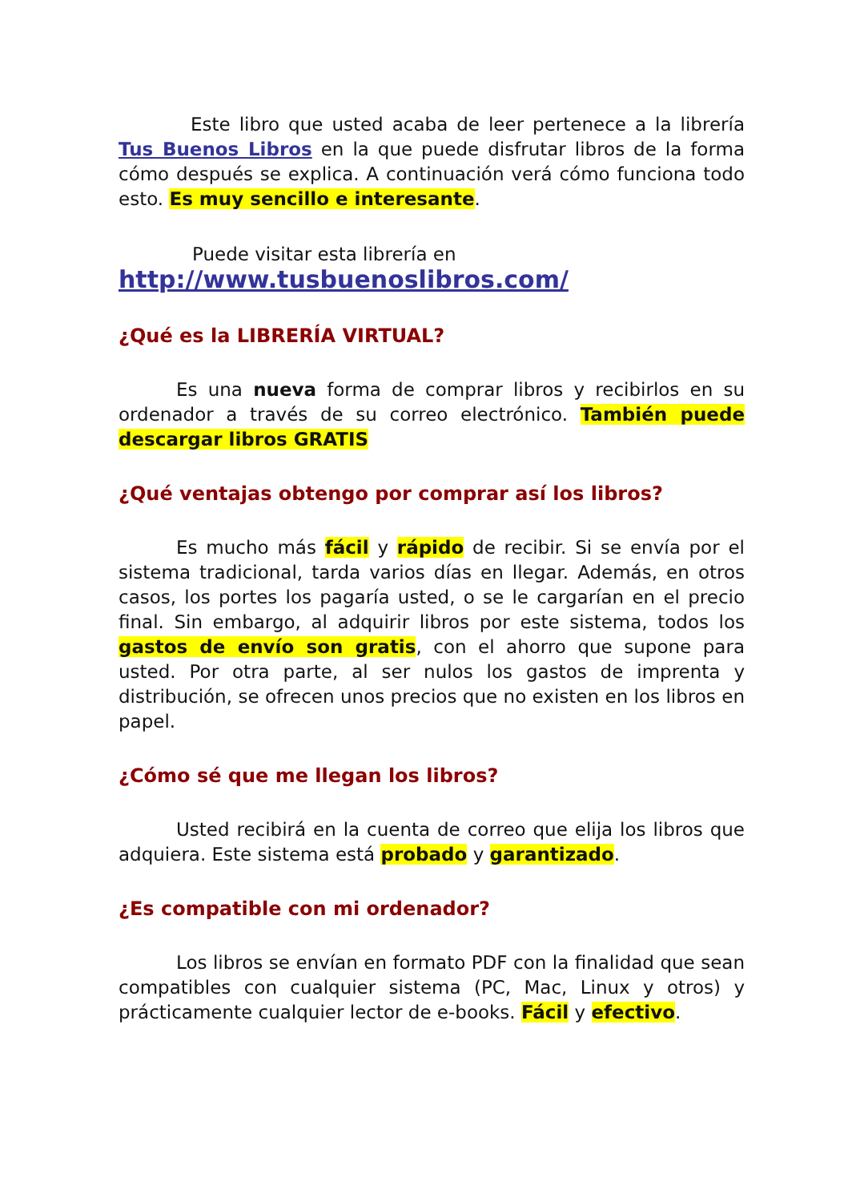Este libro que usted acaba de leer pertenece a la librería Tus Buenos Libros en la que puede disfrutar libros de la forma cómo después se explica. A continuación verá cómo funciona todo esto. Es muy sencillo e interesante.
Puede visitar esta librería en
http://www.tusbuenoslibros.com/
¿Qué es la LIBRERÍA VIRTUAL?
Es una nueva forma de comprar libros y recibirlos en su ordenador a través de su correo electrónico. También puede descargar libros GRATIS
¿Qué ventajas obtengo por comprar así los libros?
Es mucho más fácil y rápido de recibir. Si se envía por el sistema tradicional, tarda varios días en llegar. Además, en otros casos, los portes los pagaría usted, o se le cargarían en el precio final. Sin embargo, al adquirir libros por este sistema, todos los gastos de envío son gratis, con el ahorro que supone para usted. Por otra parte, al ser nulos los gastos de imprenta y distribución, se ofrecen unos precios que no existen en los libros en papel.
¿Cómo sé que me llegan los libros?
Usted recibirá en la cuenta de correo que elija los libros que adquiera. Este sistema está probado y garantizado.
¿Es compatible con mi ordenador?
Los libros se envían en formato PDF con la finalidad que sean compatibles con cualquier sistema (PC, Mac, Linux y otros) y prácticamente cualquier lector de e-books. Fácil y efectivo.